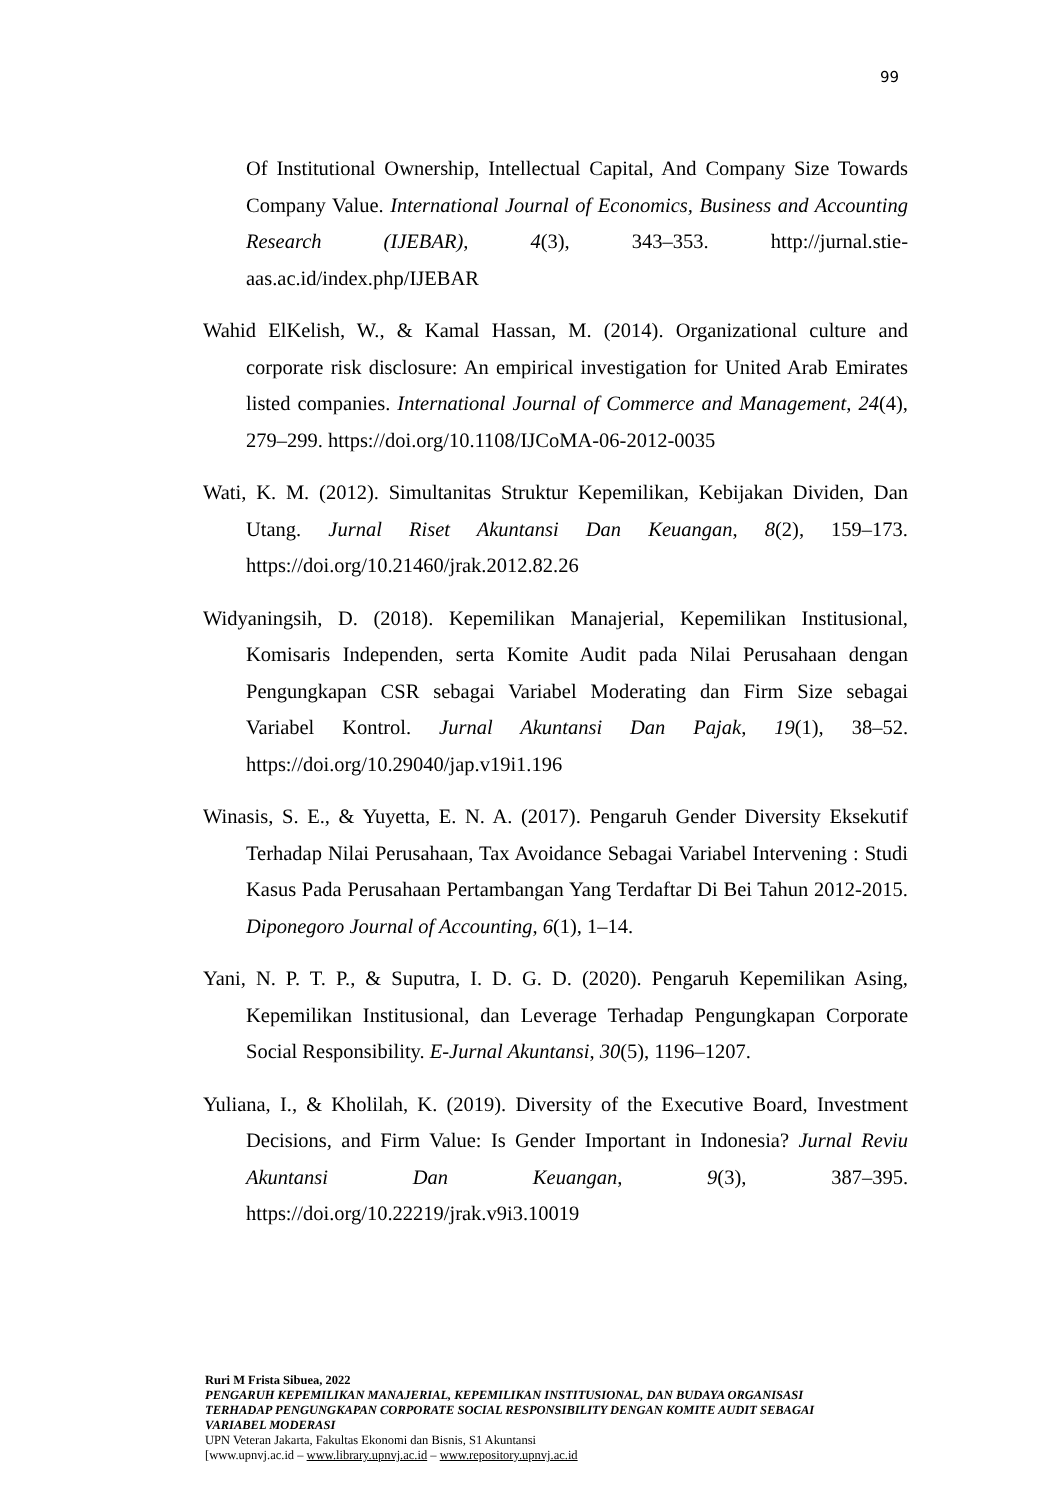99
Of Institutional Ownership, Intellectual Capital, And Company Size Towards Company Value. International Journal of Economics, Business and Accounting Research (IJEBAR), 4(3), 343–353. http://jurnal.stie-aas.ac.id/index.php/IJEBAR
Wahid ElKelish, W., & Kamal Hassan, M. (2014). Organizational culture and corporate risk disclosure: An empirical investigation for United Arab Emirates listed companies. International Journal of Commerce and Management, 24(4), 279–299. https://doi.org/10.1108/IJCoMA-06-2012-0035
Wati, K. M. (2012). Simultanitas Struktur Kepemilikan, Kebijakan Dividen, Dan Utang. Jurnal Riset Akuntansi Dan Keuangan, 8(2), 159–173. https://doi.org/10.21460/jrak.2012.82.26
Widyaningsih, D. (2018). Kepemilikan Manajerial, Kepemilikan Institusional, Komisaris Independen, serta Komite Audit pada Nilai Perusahaan dengan Pengungkapan CSR sebagai Variabel Moderating dan Firm Size sebagai Variabel Kontrol. Jurnal Akuntansi Dan Pajak, 19(1), 38–52. https://doi.org/10.29040/jap.v19i1.196
Winasis, S. E., & Yuyetta, E. N. A. (2017). Pengaruh Gender Diversity Eksekutif Terhadap Nilai Perusahaan, Tax Avoidance Sebagai Variabel Intervening : Studi Kasus Pada Perusahaan Pertambangan Yang Terdaftar Di Bei Tahun 2012-2015. Diponegoro Journal of Accounting, 6(1), 1–14.
Yani, N. P. T. P., & Suputra, I. D. G. D. (2020). Pengaruh Kepemilikan Asing, Kepemilikan Institusional, dan Leverage Terhadap Pengungkapan Corporate Social Responsibility. E-Jurnal Akuntansi, 30(5), 1196–1207.
Yuliana, I., & Kholilah, K. (2019). Diversity of the Executive Board, Investment Decisions, and Firm Value: Is Gender Important in Indonesia? Jurnal Reviu Akuntansi Dan Keuangan, 9(3), 387–395. https://doi.org/10.22219/jrak.v9i3.10019
Ruri M Frista Sibuea, 2022
PENGARUH KEPEMILIKAN MANAJERIAL, KEPEMILIKAN INSTITUSIONAL, DAN BUDAYA ORGANISASI TERHADAP PENGUNGKAPAN CORPORATE SOCIAL RESPONSIBILITY DENGAN KOMITE AUDIT SEBAGAI VARIABEL MODERASI
UPN Veteran Jakarta, Fakultas Ekonomi dan Bisnis, S1 Akuntansi
[www.upnvj.ac.id – www.library.upnvj.ac.id – www.repository.upnvj.ac.id